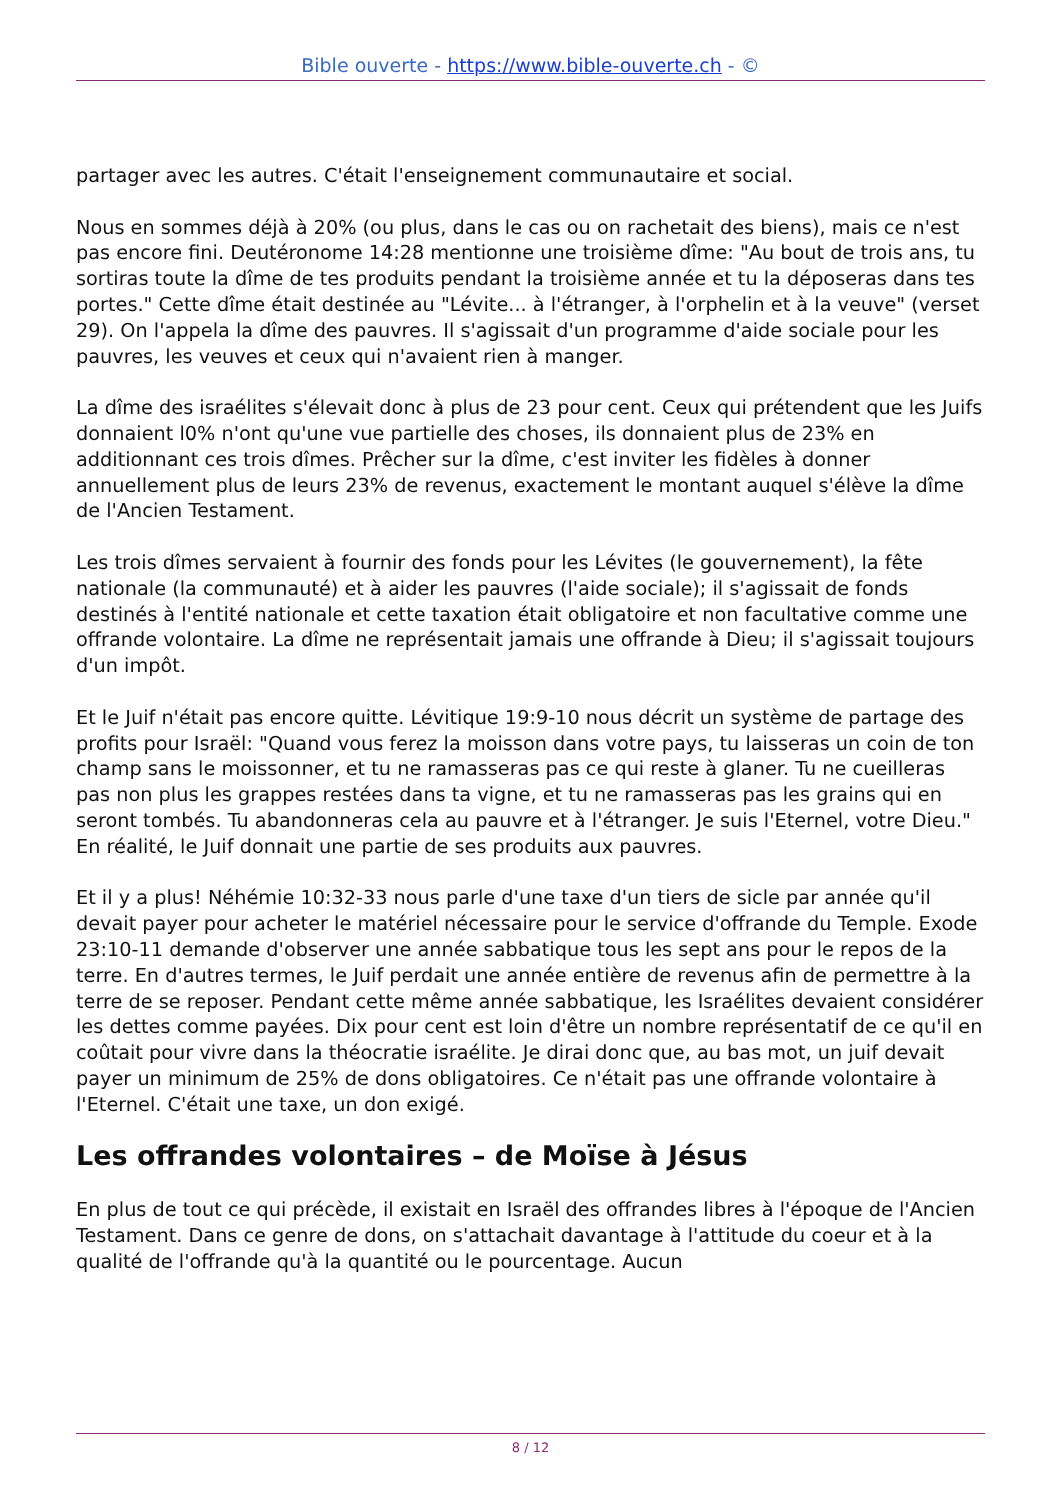Bible ouverte - https://www.bible-ouverte.ch - ©
partager avec les autres. C'était l'enseignement communautaire et social.
Nous en sommes déjà à 20% (ou plus, dans le cas ou on rachetait des biens), mais ce n'est pas encore fini. Deutéronome 14:28 mentionne une troisième dîme: "Au bout de trois ans, tu sortiras toute la dîme de tes produits pendant la troisième année et tu la déposeras dans tes portes." Cette dîme était destinée au "Lévite... à l'étranger, à l'orphelin et à la veuve" (verset 29). On l'appela la dîme des pauvres. Il s'agissait d'un programme d'aide sociale pour les pauvres, les veuves et ceux qui n'avaient rien à manger.
La dîme des israélites s'élevait donc à plus de 23 pour cent. Ceux qui prétendent que les Juifs donnaient l0% n'ont qu'une vue partielle des choses, ils donnaient plus de 23% en additionnant ces trois dîmes. Prêcher sur la dîme, c'est inviter les fidèles à donner annuellement plus de leurs 23% de revenus, exactement le montant auquel s'élève la dîme de l'Ancien Testament.
Les trois dîmes servaient à fournir des fonds pour les Lévites (le gouvernement), la fête nationale (la communauté) et à aider les pauvres (l'aide sociale); il s'agissait de fonds destinés à l'entité nationale et cette taxation était obligatoire et non facultative comme une offrande volontaire. La dîme ne représentait jamais une offrande à Dieu; il s'agissait toujours d'un impôt.
Et le Juif n'était pas encore quitte. Lévitique 19:9-10 nous décrit un système de partage des profits pour Israël: "Quand vous ferez la moisson dans votre pays, tu laisseras un coin de ton champ sans le moissonner, et tu ne ramasseras pas ce qui reste à glaner. Tu ne cueilleras pas non plus les grappes restées dans ta vigne, et tu ne ramasseras pas les grains qui en seront tombés. Tu abandonneras cela au pauvre et à l'étranger. Je suis l'Eternel, votre Dieu." En réalité, le Juif donnait une partie de ses produits aux pauvres.
Et il y a plus! Néhémie 10:32-33 nous parle d'une taxe d'un tiers de sicle par année qu'il devait payer pour acheter le matériel nécessaire pour le service d'offrande du Temple. Exode 23:10-11 demande d'observer une année sabbatique tous les sept ans pour le repos de la terre. En d'autres termes, le Juif perdait une année entière de revenus afin de permettre à la terre de se reposer. Pendant cette même année sabbatique, les Israélites devaient considérer les dettes comme payées. Dix pour cent est loin d'être un nombre représentatif de ce qu'il en coûtait pour vivre dans la théocratie israélite. Je dirai donc que, au bas mot, un juif devait payer un minimum de 25% de dons obligatoires. Ce n'était pas une offrande volontaire à l'Eternel. C'était une taxe, un don exigé.
Les offrandes volontaires – de Moïse à Jésus
En plus de tout ce qui précède, il existait en Israël des offrandes libres à l'époque de l'Ancien Testament. Dans ce genre de dons, on s'attachait davantage à l'attitude du coeur et à la qualité de l'offrande qu'à la quantité ou le pourcentage. Aucun
8 / 12